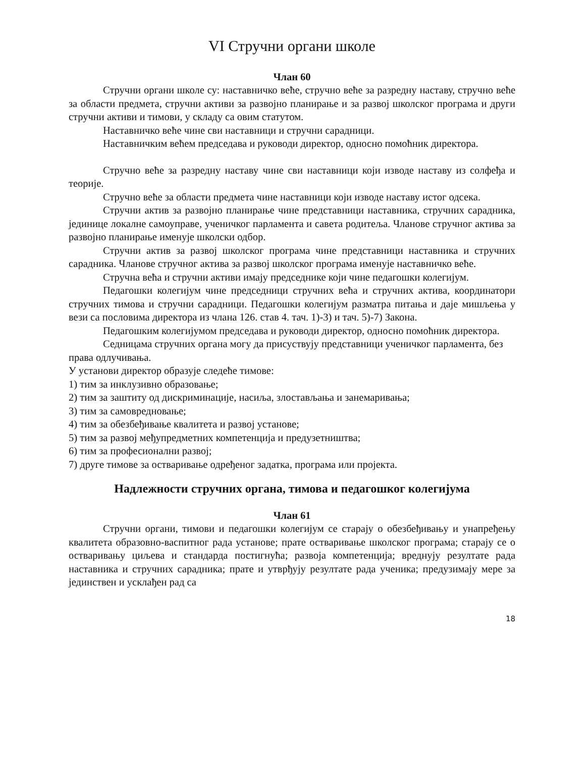VI Стручни органи школе
Члан 60
Стручни органи школе су: наставничко веће, стручно веће за разредну наставу, стручно веће за области предмета, стручни активи за развојно планирање и за развој школског програма и други стручни активи и тимови, у складу са овим статутом.
Наставничко веће чине сви наставници и стручни сарадници.
Наставничким већем председава и руководи директор, односно помоћник директора.
Стручно веће за разредну наставу чине сви наставници који изводе наставу из солфеђа и теорије.
Стручно веће за области предмета чине наставници који изводе наставу истог одсека.
Стручни актив за развојно планирање чине представници наставника, стручних сарадника, јединице локалне самоуправе, ученичког парламента и савета родитеља. Чланове стручног актива за развојно планирање именује школски одбор.
Стручни актив за развој школског програма чине представници наставника и стручних сарадника. Чланове стручног актива за развој школског програма именује наставничко веће.
Стручна већа и стручни активи имају председнике који чине педагошки колегијум.
Педагошки колегијум чине председници стручних већа и стручних актива, координатори стручних тимова и стручни сарадници. Педагошки колегијум разматра питања и даје мишљења у вези са пословима директора из члана 126. став 4. тач. 1)-3) и тач. 5)-7) Закона.
Педагошким колегијумом председава и руководи директор, односно помоћник директора.
Седницама стручних органа могу да присуствују представници ученичког парламента, без права одлучивања.
У установи директор образује следеће тимове:
1) тим за инклузивно образовање;
2) тим за заштиту од дискриминације, насиља, злостављања и занемаривања;
3) тим за самовредновање;
4) тим за обезбеђивање квалитета и развој установе;
5) тим за развој међупредметних компетенција и предузетништва;
6) тим за професионални развој;
7) друге тимове за остваривање одређеног задатка, програма или пројекта.
Надлежности стручних органа, тимова и педагошког колегијума
Члан 61
Стручни органи, тимови и педагошки колегијум се старају о обезбеђивању и унапређењу квалитета образовно-васпитног рада установе; прате остваривање школског програма; старају се о остваривању циљева и стандарда постигнућа; развоја компетенција; вреднују резултате рада наставника и стручних сарадника; прате и утврђују резултате рада ученика; предузимају мере за јединствен и усклађен рад са
18